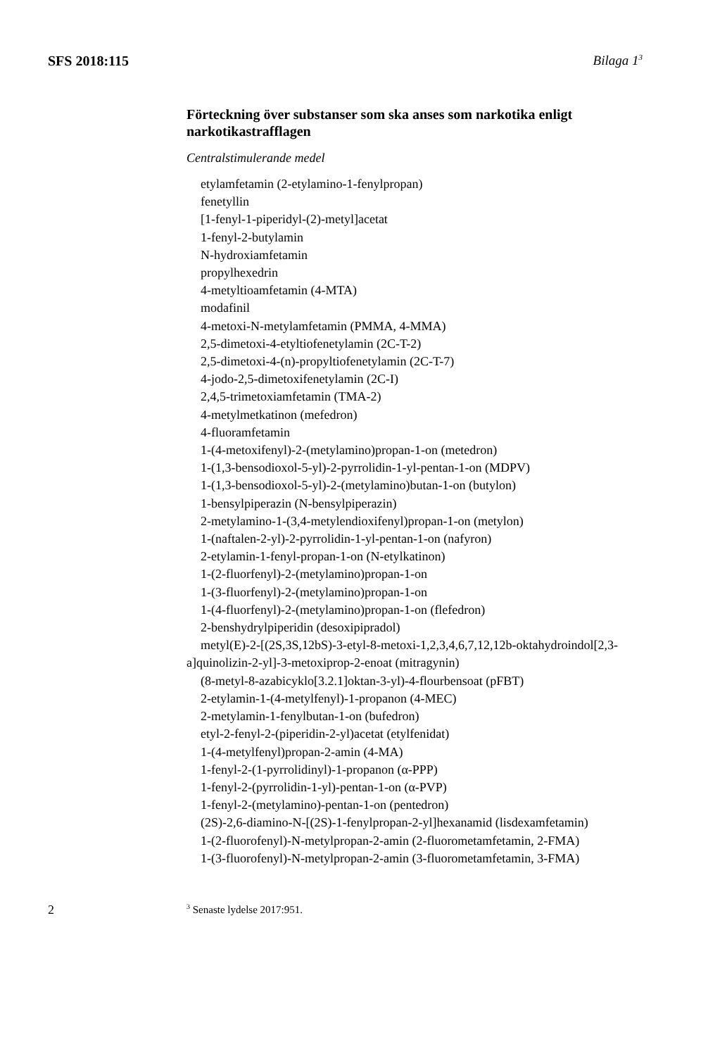SFS 2018:115 Bilaga 1<sup>3</sup>
Förteckning över substanser som ska anses som narkotika enligt narkotikastrafflagen
Centralstimulerande medel
etylamfetamin (2-etylamino-1-fenylpropan)
fenetyllin
[1-fenyl-1-piperidyl-(2)-metyl]acetat
1-fenyl-2-butylamin
N-hydroxiamfetamin
propylhexedrin
4-metyltioamfetamin (4-MTA)
modafinil
4-metoxi-N-metylamfetamin (PMMA, 4-MMA)
2,5-dimetoxi-4-etyltiofenetylamin (2C-T-2)
2,5-dimetoxi-4-(n)-propyltiofenetylamin (2C-T-7)
4-jodo-2,5-dimetoxifenetylamin (2C-I)
2,4,5-trimetoxiamfetamin (TMA-2)
4-metylmetkatinon (mefedron)
4-fluoramfetamin
1-(4-metoxifenyl)-2-(metylamino)propan-1-on (metedron)
1-(1,3-bensodioxol-5-yl)-2-pyrrolidin-1-yl-pentan-1-on (MDPV)
1-(1,3-bensodioxol-5-yl)-2-(metylamino)butan-1-on (butylon)
1-bensylpiperazin (N-bensylpiperazin)
2-metylamino-1-(3,4-metylendioxifenyl)propan-1-on (metylon)
1-(naftalen-2-yl)-2-pyrrolidin-1-yl-pentan-1-on (nafyron)
2-etylamin-1-fenyl-propan-1-on (N-etylkatinon)
1-(2-fluorfenyl)-2-(metylamino)propan-1-on
1-(3-fluorfenyl)-2-(metylamino)propan-1-on
1-(4-fluorfenyl)-2-(metylamino)propan-1-on (flefedron)
2-benshydrylpiperidin (desoxipipradol)
metyl(E)-2-[(2S,3S,12bS)-3-etyl-8-metoxi-1,2,3,4,6,7,12,12b-okta­hydroindol[2,3-a]quinolizin-2-yl]-3-metoxiprop-2-enoat (mitragynin)
(8-metyl-8-azabicyklo[3.2.1]oktan-3-yl)-4-flourbensoat (pFBT)
2-etylamin-1-(4-metylfenyl)-1-propanon (4-MEC)
2-metylamin-1-fenylbutan-1-on (bufedron)
etyl-2-fenyl-2-(piperidin-2-yl)acetat (etylfenidat)
1-(4-metylfenyl)propan-2-amin (4-MA)
1-fenyl-2-(1-pyrrolidinyl)-1-propanon (α-PPP)
1-fenyl-2-(pyrrolidin-1-yl)-pentan-1-on (α-PVP)
1-fenyl-2-(metylamino)-pentan-1-on (pentedron)
(2S)-2,6-diamino-N-[(2S)-1-fenylpropan-2-yl]hexanamid (lisdexam­fetamin)
1-(2-fluorofenyl)-N-metylpropan-2-amin (2-fluorometamfetamin, 2-FMA)
1-(3-fluorofenyl)-N-metylpropan-2-amin (3-fluorometamfetamin, 3-FMA)
2
<sup>3</sup> Senaste lydelse 2017:951.